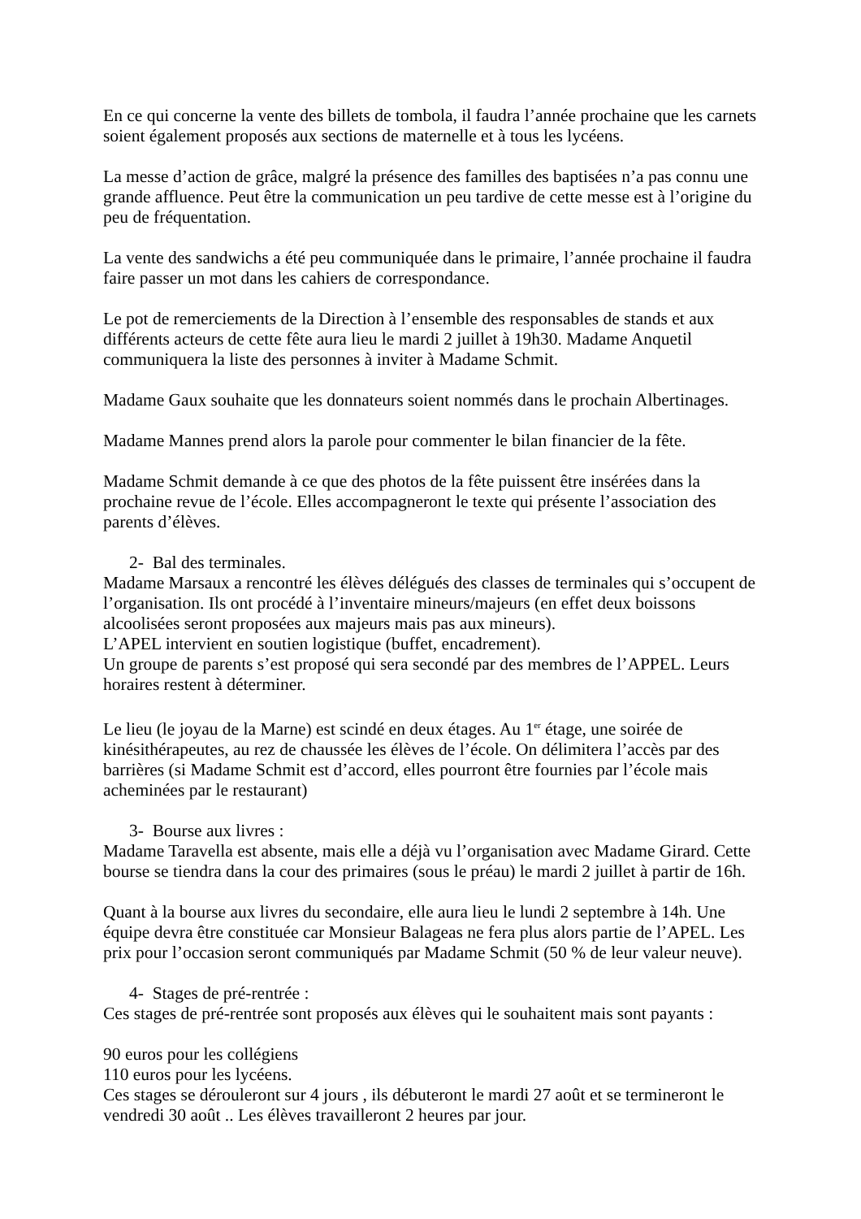En ce qui concerne la vente des billets de tombola, il faudra l’année prochaine que les carnets soient également proposés aux sections de maternelle et à tous les lycéens.
La messe d’action de grâce, malgré la présence des familles des baptisées n’a pas connu une grande affluence. Peut être la communication un peu tardive de cette messe est à l’origine du peu de fréquentation.
La vente des sandwichs a été peu communiquée dans le primaire, l’année prochaine il faudra faire passer un mot dans les cahiers de correspondance.
Le pot de remerciements de la Direction à l’ensemble des responsables de stands et aux différents acteurs de cette fête aura lieu le mardi 2 juillet à 19h30. Madame Anquetil communiquera la liste des personnes à inviter à Madame Schmit.
Madame Gaux souhaite que les donnateurs soient nommés dans le prochain Albertinages.
Madame Mannes prend alors la parole pour commenter le bilan financier de la fête.
Madame Schmit demande à ce que des photos de la fête puissent être insérées dans la prochaine revue de l’école. Elles accompagneront le texte qui présente l’association des parents d’élèves.
2- Bal des terminales.
Madame Marsaux a rencontré les élèves délégués des classes de terminales qui s’occupent de l’organisation. Ils ont procédé à l’inventaire mineurs/majeurs (en effet deux boissons alcoolisées seront proposées aux majeurs mais pas aux mineurs).
L’APEL intervient en soutien logistique (buffet, encadrement).
Un groupe de parents s’est proposé qui sera secondé par des membres de l’APPEL. Leurs horaires restent à déterminer.
Le lieu (le joyau de la Marne) est scindé en deux étages. Au 1<sup>er</sup> étage, une soirée de kinésithérapeutes, au rez de chaussée les élèves de l’école. On délimitera l’accès par des barrières (si Madame Schmit est d’accord, elles pourront être fournies par l’école mais acheminées par le restaurant)
3- Bourse aux livres :
Madame Taravella est absente, mais elle a déjà vu l’organisation avec Madame Girard. Cette bourse se tiendra dans la cour des primaires (sous le préau) le mardi 2 juillet à partir de 16h.
Quant à la bourse aux livres du secondaire, elle aura lieu le lundi 2 septembre à 14h. Une équipe devra être constituée car Monsieur Balageas ne fera plus alors partie de l’APEL. Les prix pour l’occasion seront communiqués par Madame Schmit (50 % de leur valeur neuve).
4- Stages de pré-rentrée :
Ces stages de pré-rentrée sont proposés aux élèves qui le souhaitent mais sont payants :
90 euros pour les collégiens
110 euros pour les lycéens.
Ces stages se dérouleront sur 4 jours , ils débuteront le mardi 27 août et se termineront le vendredi 30 août .. Les élèves travailleront 2 heures par jour.